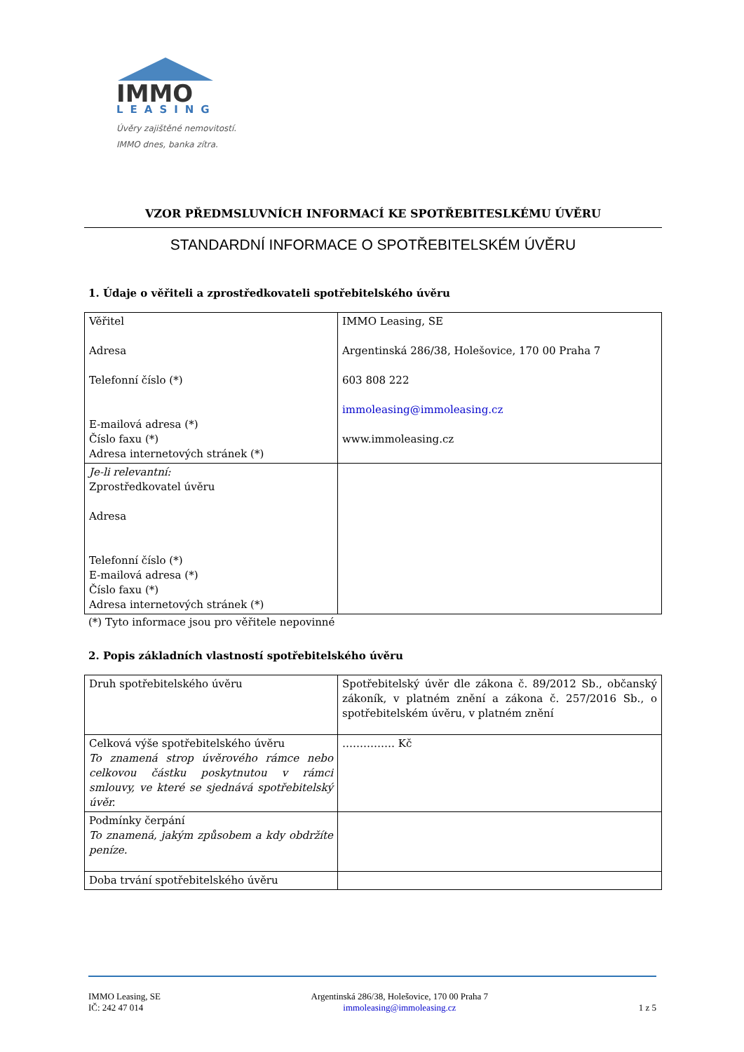IMMO
LEASING
Úvěry zajištěné nemovitostí.
IMMO dnes, banka zítra.
VZOR PŘEDMSLUVNÍCH INFORMACÍ KE SPOTŘEBITESLKÉMU ÚVĚRU
STANDARDNÍ INFORMACE O SPOTŘEBITELSKÉM ÚVĚRU
1. Údaje o věřiteli a zprostředkovateli spotřebitelského úvěru
| Věřitel Adresa Telefonní číslo (*) E-mailová adresa (*) Číslo faxu (*) Adresa internetových stránek (*) | IMMO Leasing, SE Argentinská 286/38, Holešovice, 170 00 Praha 7 603 808 222 immoleasing@immoleasing.cz www.immoleasing.cz |
| Je-li relevantní: Zprostředkovatel úvěru Adresa Telefonní číslo (*) E-mailová adresa (*) Číslo faxu (*) Adresa internetových stránek (*) | |
(*) Tyto informace jsou pro věřitele nepovinné
2. Popis základních vlastností spotřebitelského úvěru
| Druh spotřebitelského úvěru | Spotřebitelský úvěr dle zákona č. 89/2012 Sb., občanský zákoník, v platném znění a zákona č. 257/2016 Sb., o spotřebitelském úvěru, v platném znění |
| Celková výše spotřebitelského úvěru To znamená strop úvěrového rámce nebo celkovou částku poskytnutou v rámci smlouvy, ve které se sjednává spotřebitelský úvěr. | …………… Kč |
| Podmínky čerpání To znamená, jakým způsobem a kdy obdržíte peníze. | |
| Doba trvání spotřebitelského úvěru | |
IMMO Leasing, SE
IČ: 242 47 014
Argentinská 286/38, Holešovice, 170 00 Praha 7
immoleasing@immoleasing.cz
1 z 5